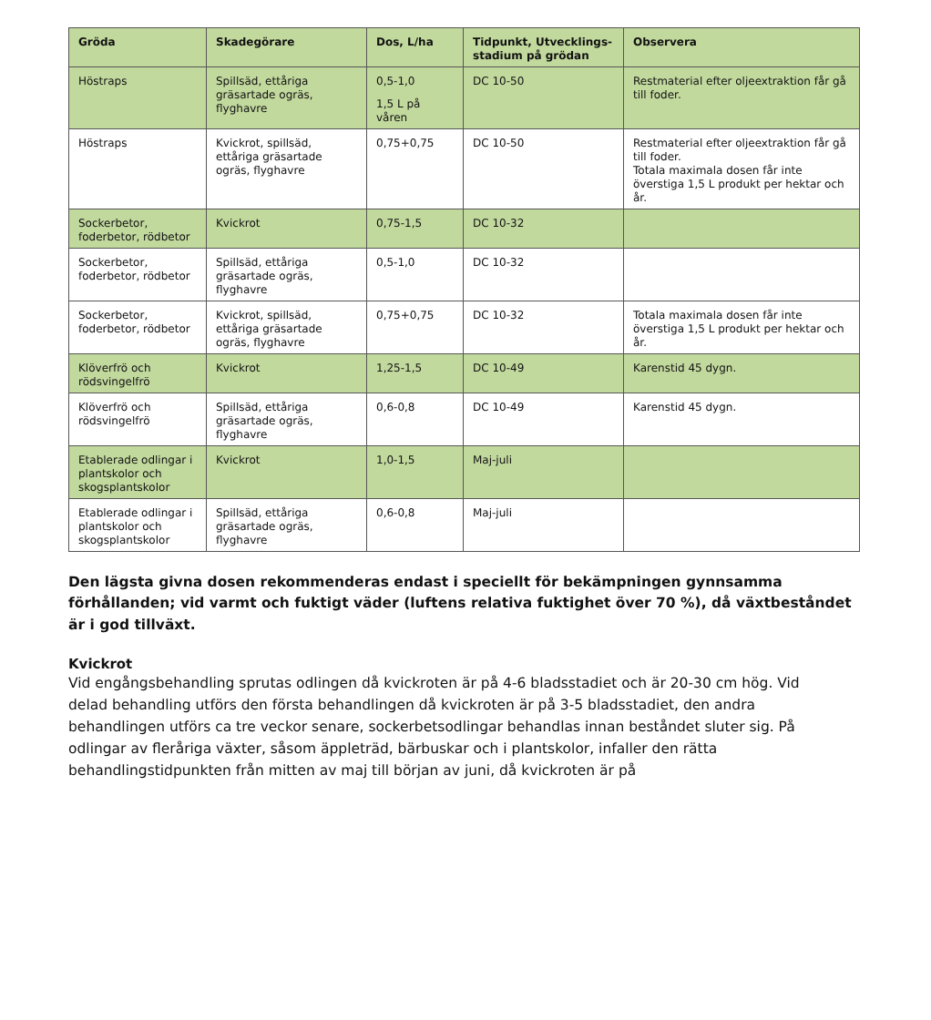| Gröda | Skadegörare | Dos, L/ha | Tidpunkt, Utvecklings-stadium på grödan | Observera |
| --- | --- | --- | --- | --- |
| Höstraps | Spillsäd, ettåriga gräsartade ogräs, flyghavre | 0,5-1,0 1,5 L på våren | DC 10-50 | Restmaterial efter oljeextraktion får gå till foder. |
| Höstraps | Kvickrot, spillsäd, ettåriga gräsartade ogräs, flyghavre | 0,75+0,75 | DC 10-50 | Restmaterial efter oljeextraktion får gå till foder. Totala maximala dosen får inte överstiga 1,5 L produkt per hektar och år. |
| Sockerbetor, foderbetor, rödbetor | Kvickrot | 0,75-1,5 | DC 10-32 | |
| Sockerbetor, foderbetor, rödbetor | Spillsäd, ettåriga gräsartade ogräs, flyghavre | 0,5-1,0 | DC 10-32 | |
| Sockerbetor, foderbetor, rödbetor | Kvickrot, spillsäd, ettåriga gräsartade ogräs, flyghavre | 0,75+0,75 | DC 10-32 | Totala maximala dosen får inte överstiga 1,5 L produkt per hektar och år. |
| Klöverfrö och rödsvingelfrö | Kvickrot | 1,25-1,5 | DC 10-49 | Karenstid 45 dygn. |
| Klöverfrö och rödsvingelfrö | Spillsäd, ettåriga gräsartade ogräs, flyghavre | 0,6-0,8 | DC 10-49 | Karenstid 45 dygn. |
| Etablerade odlingar i plantskolor och skogsplantskolor | Kvickrot | 1,0-1,5 | Maj-juli | |
| Etablerade odlingar i plantskolor och skogsplantskolor | Spillsäd, ettåriga gräsartade ogräs, flyghavre | 0,6-0,8 | Maj-juli | |
Den lägsta givna dosen rekommenderas endast i speciellt för bekämpningen gynnsamma förhållanden; vid varmt och fuktigt väder (luftens relativa fuktighet över 70 %), då växtbeståndet är i god tillväxt.
Kvickrot
Vid engångsbehandling sprutas odlingen då kvickroten är på 4-6 bladsstadiet och är 20-30 cm hög. Vid delad behandling utförs den första behandlingen då kvickroten är på 3-5 bladsstadiet, den andra behandlingen utförs ca tre veckor senare, sockerbetsodlingar behandlas innan beståndet sluter sig. På odlingar av fleråriga växter, såsom äppleträd, bärbuskar och i plantskolor, infaller den rätta behandlingstidpunkten från mitten av maj till början av juni, då kvickroten är på